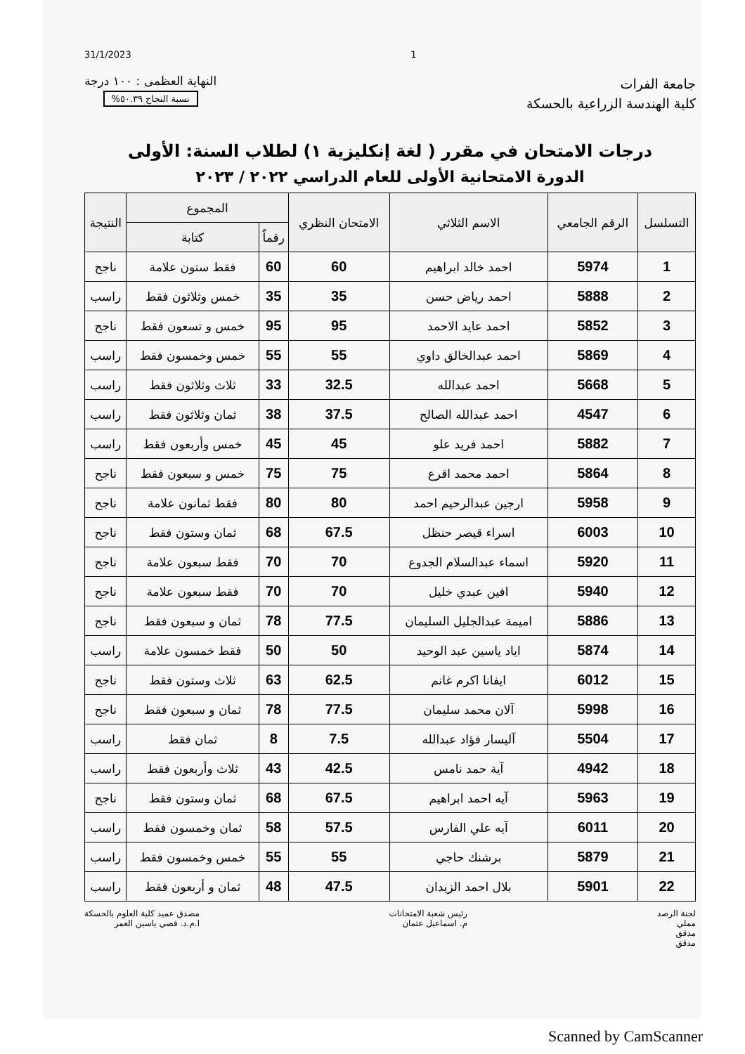31/1/2023 1
جامعة الفرات
كلية الهندسة الزراعية بالحسكة
النهاية العظمى : ١٠٠ درجة
نسبة النجاح ٥٠.٣٩%
درجات الامتحان في مقرر ( لغة إنكليزية ١) لطلاب السنة: الأولى
الدورة الامتحانية الأولى للعام الدراسي ٢٠٢٢ / ٢٠٢٣
| التسلسل | الرقم الجامعي | الاسم الثلاثي | الامتحان النظري | المجموع | | النتيجة |
| --- | --- | --- | --- | --- | --- | --- |
| | | | | رقماً | كتابة | |
| 1 | 5974 | احمد خالد ابراهيم | 60 | 60 | فقط ستون علامة | ناجح |
| 2 | 5888 | احمد رياض حسن | 35 | 35 | خمس وثلاثون فقط | راسب |
| 3 | 5852 | احمد عايد الاحمد | 95 | 95 | خمس و تسعون فقط | ناجح |
| 4 | 5869 | احمد عبدالخالق داوي | 55 | 55 | خمس وخمسون فقط | راسب |
| 5 | 5668 | احمد عبدالله | 32.5 | 33 | ثلاث وثلاثون فقط | راسب |
| 6 | 4547 | احمد عبدالله الصالح | 37.5 | 38 | ثمان وثلاثون فقط | راسب |
| 7 | 5882 | احمد فريد علو | 45 | 45 | خمس وأربعون فقط | راسب |
| 8 | 5864 | احمد محمد اقرع | 75 | 75 | خمس و سبعون فقط | ناجح |
| 9 | 5958 | ارجين عبدالرحيم احمد | 80 | 80 | فقط ثمانون علامة | ناجح |
| 10 | 6003 | اسراء قيصر حنظل | 67.5 | 68 | ثمان وستون فقط | ناجح |
| 11 | 5920 | اسماء عبدالسلام الجدوع | 70 | 70 | فقط سبعون علامة | ناجح |
| 12 | 5940 | افين عبدي خليل | 70 | 70 | فقط سبعون علامة | ناجح |
| 13 | 5886 | اميمة عبدالجليل السليمان | 77.5 | 78 | ثمان و سبعون فقط | ناجح |
| 14 | 5874 | اياد ياسين عبد الوحيد | 50 | 50 | فقط خمسون علامة | راسب |
| 15 | 6012 | ايفانا اكرم غانم | 62.5 | 63 | ثلاث وستون فقط | ناجح |
| 16 | 5998 | آلان محمد سليمان | 77.5 | 78 | ثمان و سبعون فقط | ناجح |
| 17 | 5504 | آليسار فؤاد عبدالله | 7.5 | 8 | ثمان فقط | راسب |
| 18 | 4942 | آية حمد نامس | 42.5 | 43 | ثلاث وأربعون فقط | راسب |
| 19 | 5963 | آيه احمد ابراهيم | 67.5 | 68 | ثمان وستون فقط | ناجح |
| 20 | 6011 | آيه علي الفارس | 57.5 | 58 | ثمان وخمسون فقط | راسب |
| 21 | 5879 | برشنك حاجي | 55 | 55 | خمس وخمسون فقط | راسب |
| 22 | 5901 | بلال احمد الزيدان | 47.5 | 48 | ثمان و أربعون فقط | راسب |
لجنة الرصد
مملي
مدقق
مدقق
رئيس شعبة الامتحانات
م. اسماعيل عثمان
مصدق عميد كلية العلوم بالحسكة
ا.م.د. قصي ياسين العمر
Scanned by CamScanner